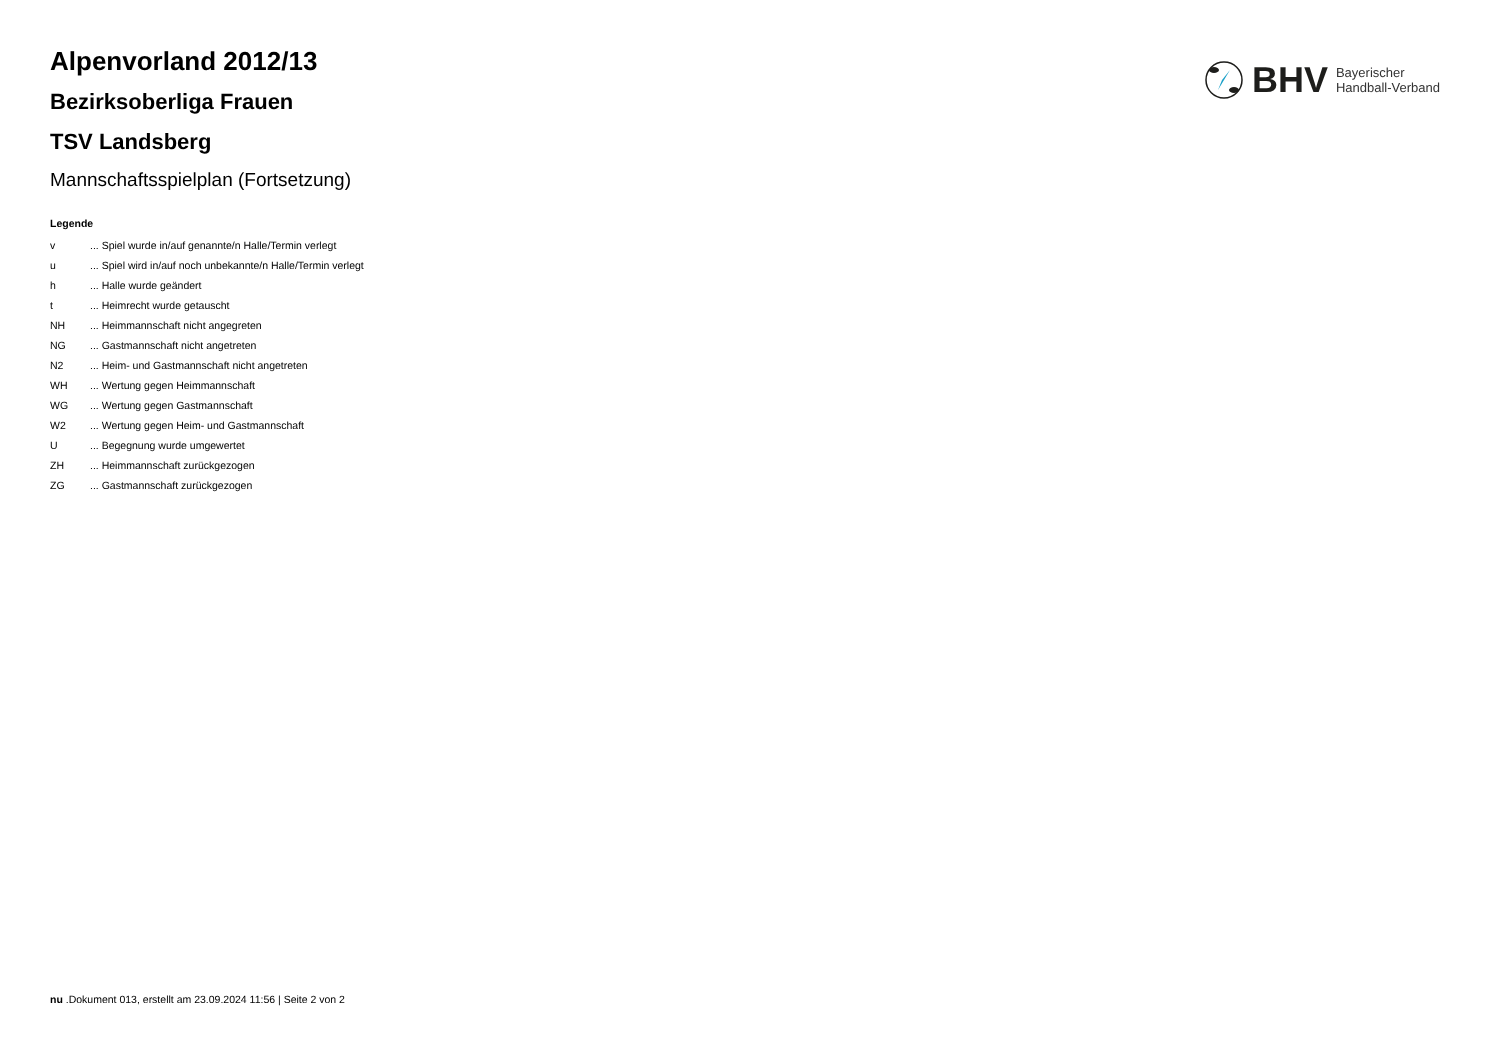BHV Bayerischer
Handball-Verband
Alpenvorland 2012/13
Bezirksoberliga Frauen
TSV Landsberg
Mannschaftsspielplan (Fortsetzung)
Legende
| v | ... Spiel wurde in/auf genannte/n Halle/Termin verlegt |
| u | ... Spiel wird in/auf noch unbekannte/n Halle/Termin verlegt |
| h | ... Halle wurde geändert |
| t | ... Heimrecht wurde getauscht |
| NH | ... Heimmannschaft nicht angegreten |
| NG | ... Gastmannschaft nicht angetreten |
| N2 | ... Heim- und Gastmannschaft nicht angetreten |
| WH | ... Wertung gegen Heimmannschaft |
| WG | ... Wertung gegen Gastmannschaft |
| W2 | ... Wertung gegen Heim- und Gastmannschaft |
| U | ... Begegnung wurde umgewertet |
| ZH | ... Heimmannschaft zurückgezogen |
| ZG | ... Gastmannschaft zurückgezogen |
nu .Dokument 013, erstellt am 23.09.2024 11:56 | Seite 2 von 2